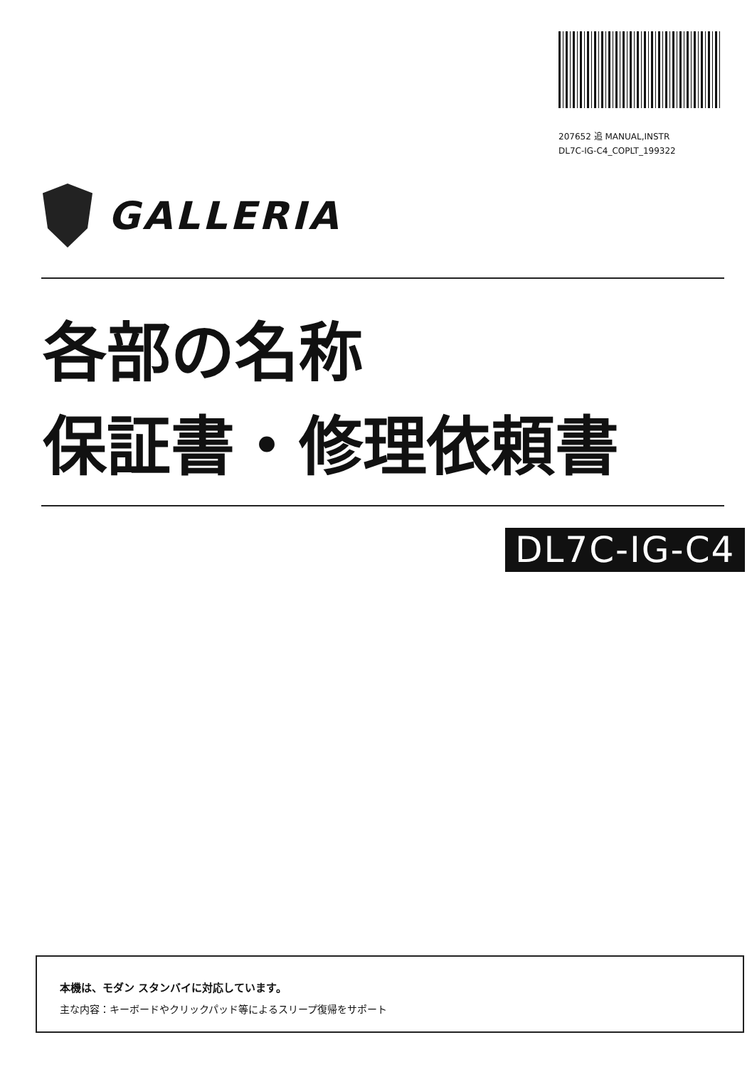207652 追 MANUAL,INSTR
DL7C-IG-C4_COPLT_199322
GALLERIA
各部の名称
保証書・修理依頼書
DL7C-IG-C4
本機は、モダン スタンバイに対応しています。
主な内容：キーボードやクリックパッド等によるスリープ復帰をサポート